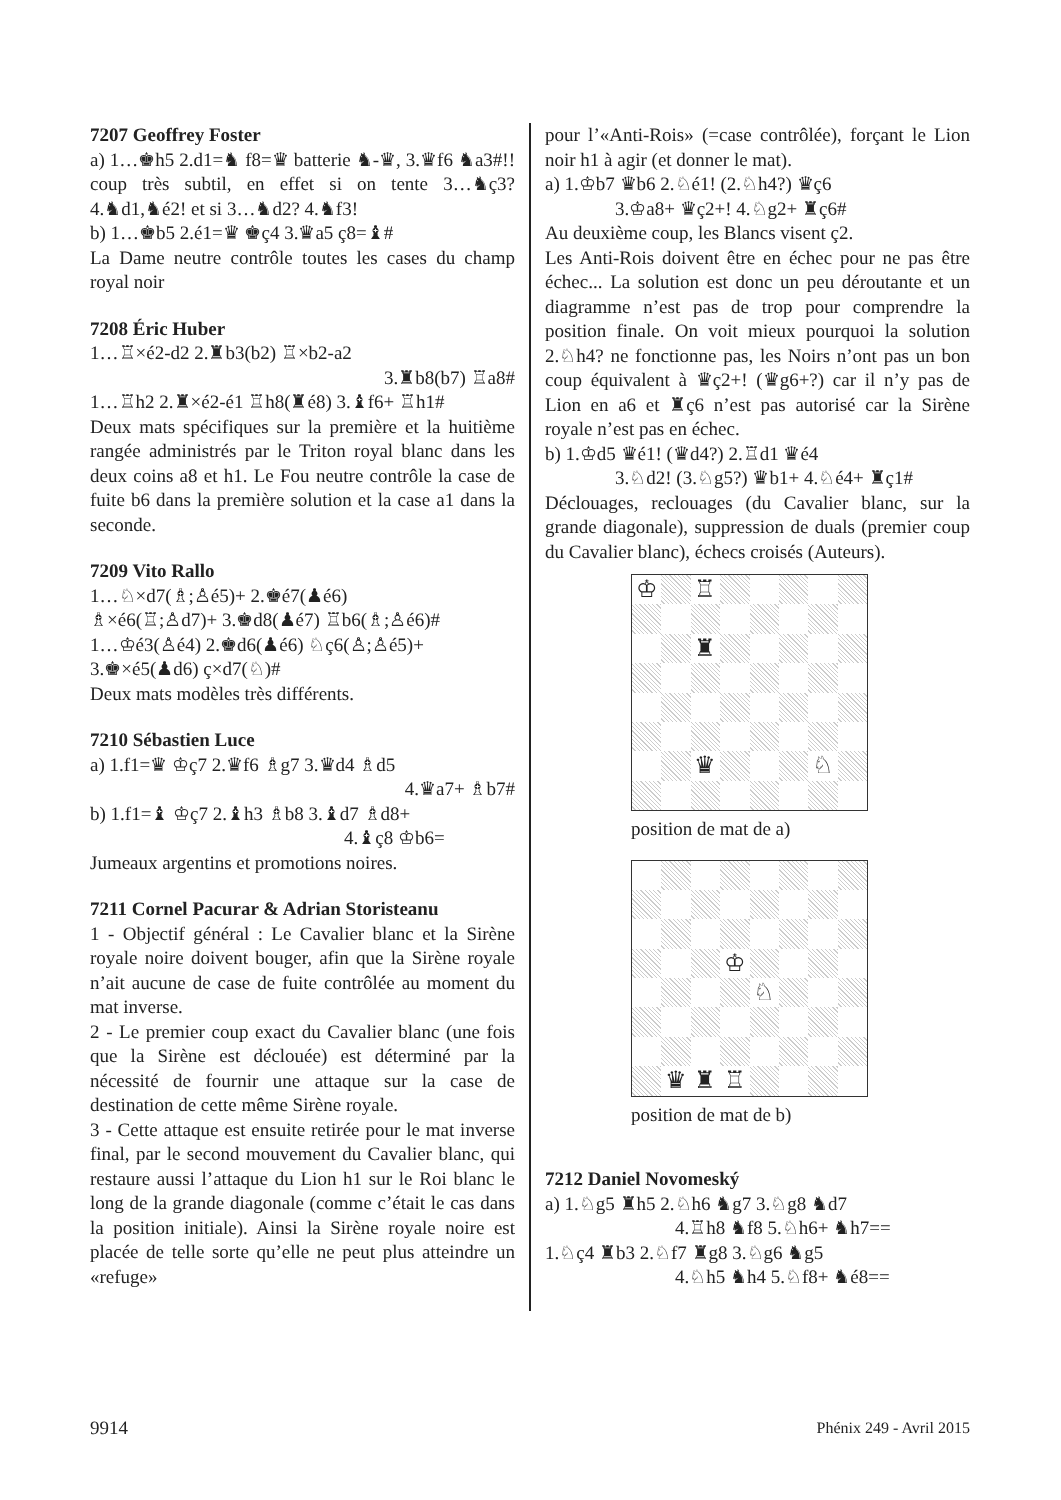7207 Geoffrey Foster
a) 1…♚h5 2.d1=♞ f8=♛ batterie ♞-♛, 3.♛f6 ♞a3#!! coup très subtil, en effet si on tente 3…♞ç3? 4.♞d1,♞é2! et si 3…♞d2? 4.♞f3!
b) 1…♚b5 2.é1=♛ ♚ç4 3.♛a5 ç8=♝#
La Dame neutre contrôle toutes les cases du champ royal noir
7208 Éric Huber
1…♖×é2-d2 2.♜b3(b2) ♖×b2-a2
3.♜b8(b7) ♖a8#
1…♖h2 2.♜×é2-é1 ♖h8(♜é8) 3.♝f6+ ♖h1#
Deux mats spécifiques sur la première et la huitième rangée administrés par le Triton royal blanc dans les deux coins a8 et h1. Le Fou neutre contrôle la case de fuite b6 dans la première solution et la case a1 dans la seconde.
7209 Vito Rallo
1…♘×d7(♗;♙é5)+ 2.♚é7(♟é6)
♗×é6(♖;♙d7)+ 3.♚d8(♟é7) ♖b6(♗;♙é6)#
1…♔é3(♙é4) 2.♚d6(♟é6) ♘ç6(♙;♙é5)+
3.♚×é5(♟d6) ç×d7(♘)#
Deux mats modèles très différents.
7210 Sébastien Luce
a) 1.f1=♛ ♔ç7 2.♛f6 ♗g7 3.♛d4 ♗d5
4.♛a7+ ♗b7#
b) 1.f1=♝ ♔ç7 2.♝h3 ♗b8 3.♝d7 ♗d8+
4.♝ç8 ♔b6=
Jumeaux argentins et promotions noires.
7211 Cornel Pacurar & Adrian Storisteanu
1 - Objectif général : Le Cavalier blanc et la Sirène royale noire doivent bouger, afin que la Sirène royale n’ait aucune de case de fuite contrôlée au moment du mat inverse.
2 - Le premier coup exact du Cavalier blanc (une fois que la Sirène est déclouée) est déterminé par la nécessité de fournir une attaque sur la case de destination de cette même Sirène royale.
3 - Cette attaque est ensuite retirée pour le mat inverse final, par le second mouvement du Cavalier blanc, qui restaure aussi l’attaque du Lion h1 sur le Roi blanc le long de la grande diagonale (comme c’était le cas dans la position initiale). Ainsi la Sirène royale noire est placée de telle sorte qu’elle ne peut plus atteindre un «refuge»
pour l’«Anti-Rois» (=case contrôlée), forçant le Lion noir h1 à agir (et donner le mat).
a) 1.♔b7 ♛b6 2.♘é1! (2.♘h4?) ♛ç6
3.♔a8+ ♛ç2+! 4.♘g2+ ♜ç6#
Au deuxième coup, les Blancs visent ç2.
Les Anti-Rois doivent être en échec pour ne pas être échec... La solution est donc un peu déroutante et un diagramme n’est pas de trop pour comprendre la position finale. On voit mieux pourquoi la solution 2.♘h4? ne fonctionne pas, les Noirs n’ont pas un bon coup équivalent à ♛ç2+! (♛g6+?) car il n’y pas de Lion en a6 et ♜ç6 n’est pas autorisé car la Sirène royale n’est pas en échec.
b) 1.♔d5 ♛é1! (♛d4?) 2.♖d1 ♛é4
3.♘d2! (3.♘g5?) ♛b1+ 4.♘é4+ ♜ç1#
Déclouages, reclouages (du Cavalier blanc, sur la grande diagonale), suppression de duals (premier coup du Cavalier blanc), échecs croisés (Auteurs).
♔
♖
♜
♛
♘
position de mat de a)
♔
♘
♛
♜
♖
position de mat de b)
7212 Daniel Novomeský
a) 1.♘g5 ♜h5 2.♘h6 ♞g7 3.♘g8 ♞d7
4.♖h8 ♞f8 5.♘h6+ ♞h7==
1.♘ç4 ♜b3 2.♘f7 ♜g8 3.♘g6 ♞g5
4.♘h5 ♞h4 5.♘f8+ ♞é8==
9914 Phénix 249 - Avril 2015